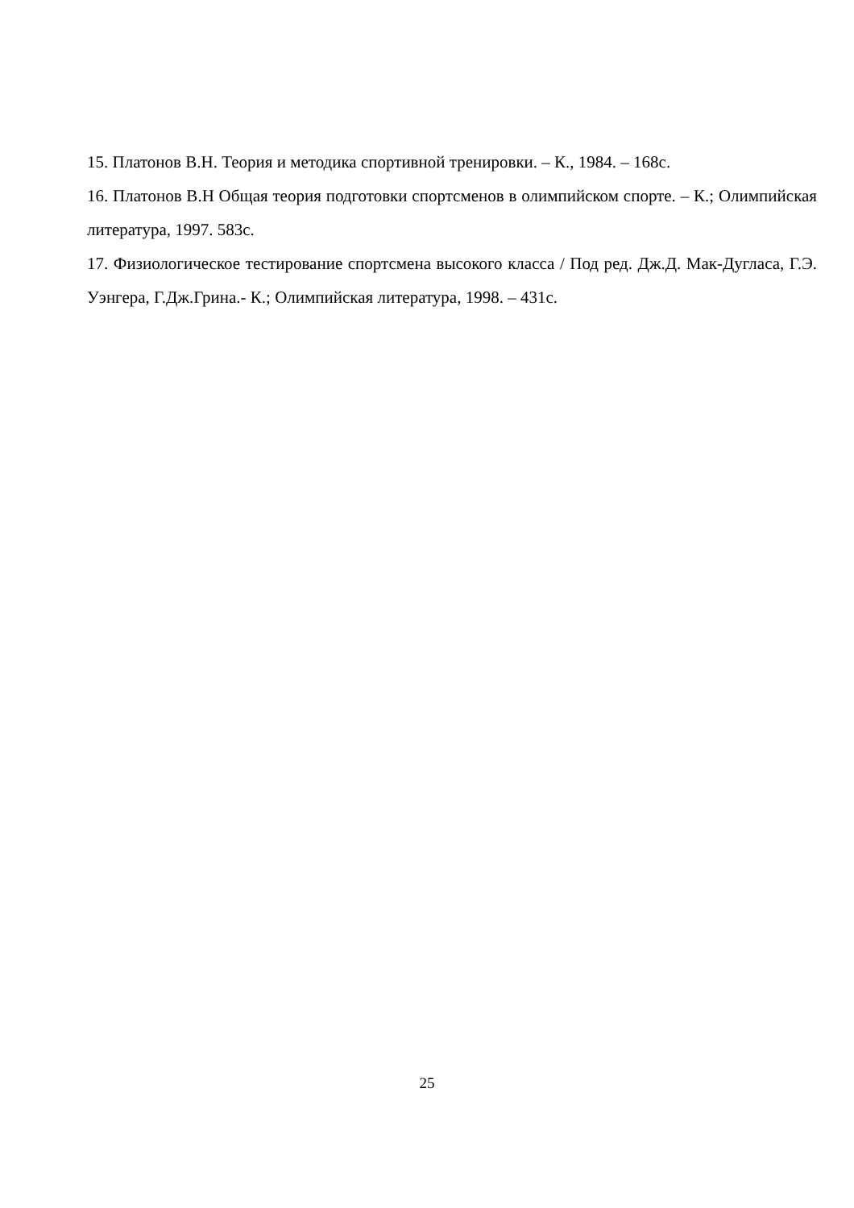15. Платонов В.Н. Теория и методика спортивной тренировки. – К., 1984. – 168с.
16. Платонов В.Н Общая теория подготовки спортсменов в олимпийском спорте. – К.; Олимпийская литература, 1997. 583с.
17. Физиологическое тестирование спортсмена высокого класса / Под ред. Дж.Д. Мак-Дугласа, Г.Э. Уэнгера, Г.Дж.Грина.- К.; Олимпийская литература, 1998. – 431с.
25